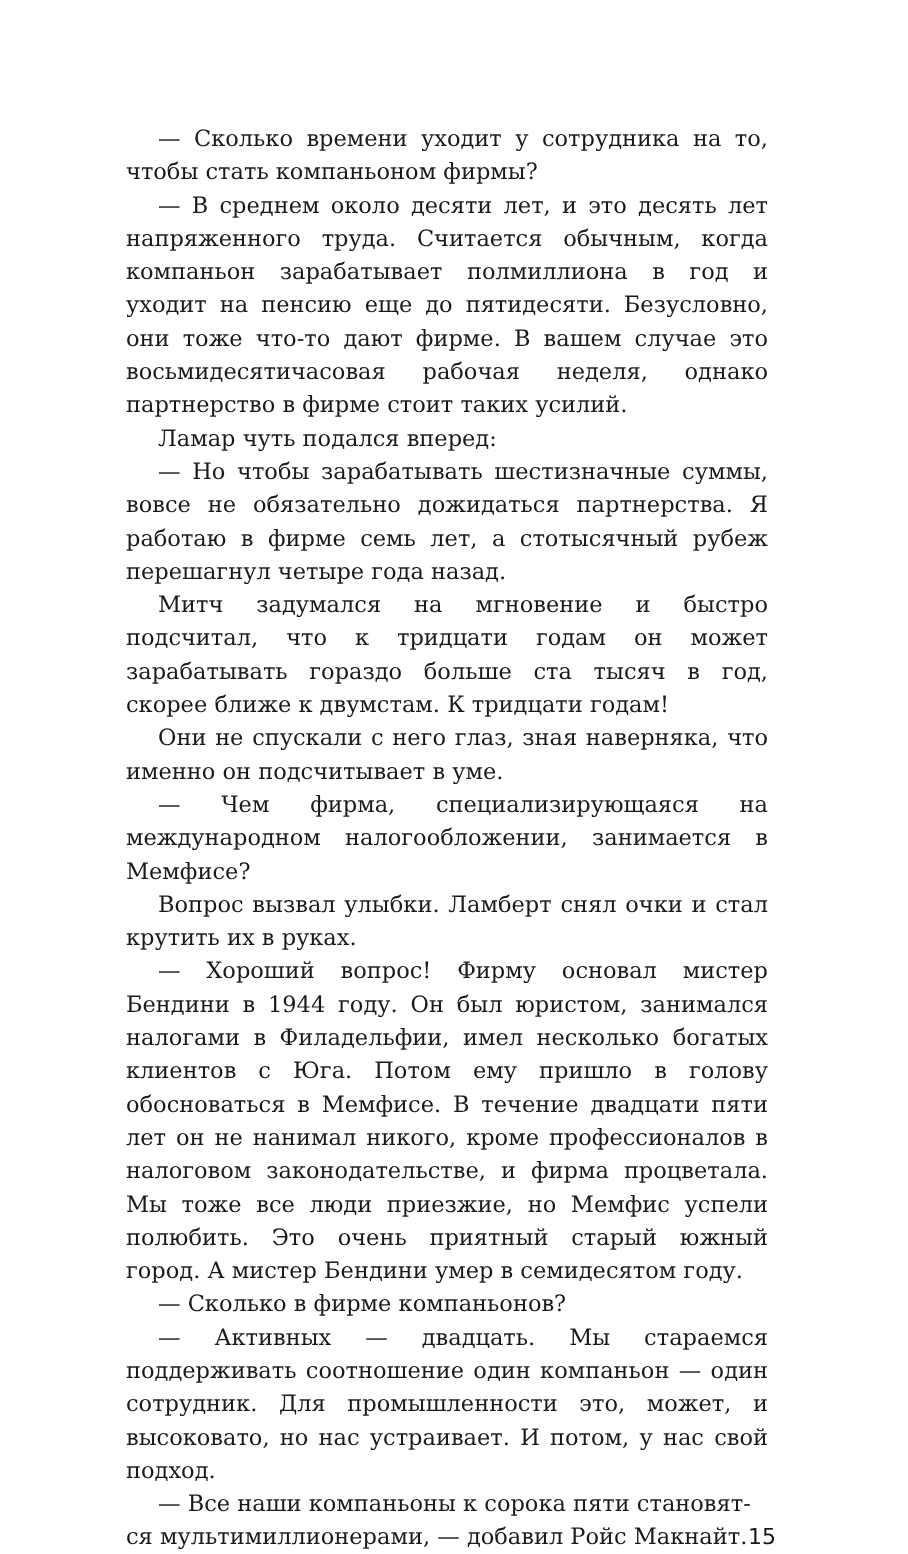— Сколько времени уходит у сотрудника на то, чтобы стать компаньоном фирмы?
— В среднем около десяти лет, и это десять лет напряженного труда. Считается обычным, когда компаньон зарабатывает полмиллиона в год и уходит на пенсию еще до пятидесяти. Безусловно, они тоже что-то дают фирме. В вашем случае это восьмидесятичасовая рабочая неделя, однако партнерство в фирме стоит таких усилий.
Ламар чуть подался вперед:
— Но чтобы зарабатывать шестизначные суммы, вовсе не обязательно дожидаться партнерства. Я работаю в фирме семь лет, а стотысячный рубеж перешагнул четыре года назад.
Митч задумался на мгновение и быстро подсчитал, что к тридцати годам он может зарабатывать гораздо больше ста тысяч в год, скорее ближе к двумстам. К тридцати годам!
Они не спускали с него глаз, зная наверняка, что именно он подсчитывает в уме.
— Чем фирма, специализирующаяся на международном налогообложении, занимается в Мемфисе?
Вопрос вызвал улыбки. Ламберт снял очки и стал крутить их в руках.
— Хороший вопрос! Фирму основал мистер Бендини в 1944 году. Он был юристом, занимался налогами в Филадельфии, имел несколько богатых клиентов с Юга. Потом ему пришло в голову обосноваться в Мемфисе. В течение двадцати пяти лет он не нанимал никого, кроме профессионалов в налоговом законодательстве, и фирма процветала. Мы тоже все люди приезжие, но Мемфис успели полюбить. Это очень приятный старый южный город. А мистер Бендини умер в семидесятом году.
— Сколько в фирме компаньонов?
— Активных — двадцать. Мы стараемся поддерживать соотношение один компаньон — один сотрудник. Для промышленности это, может, и высоковато, но нас устраивает. И потом, у нас свой подход.
— Все наши компаньоны к сорока пяти становят-
ся мультимиллионерами, — добавил Ройс Макнайт. 15